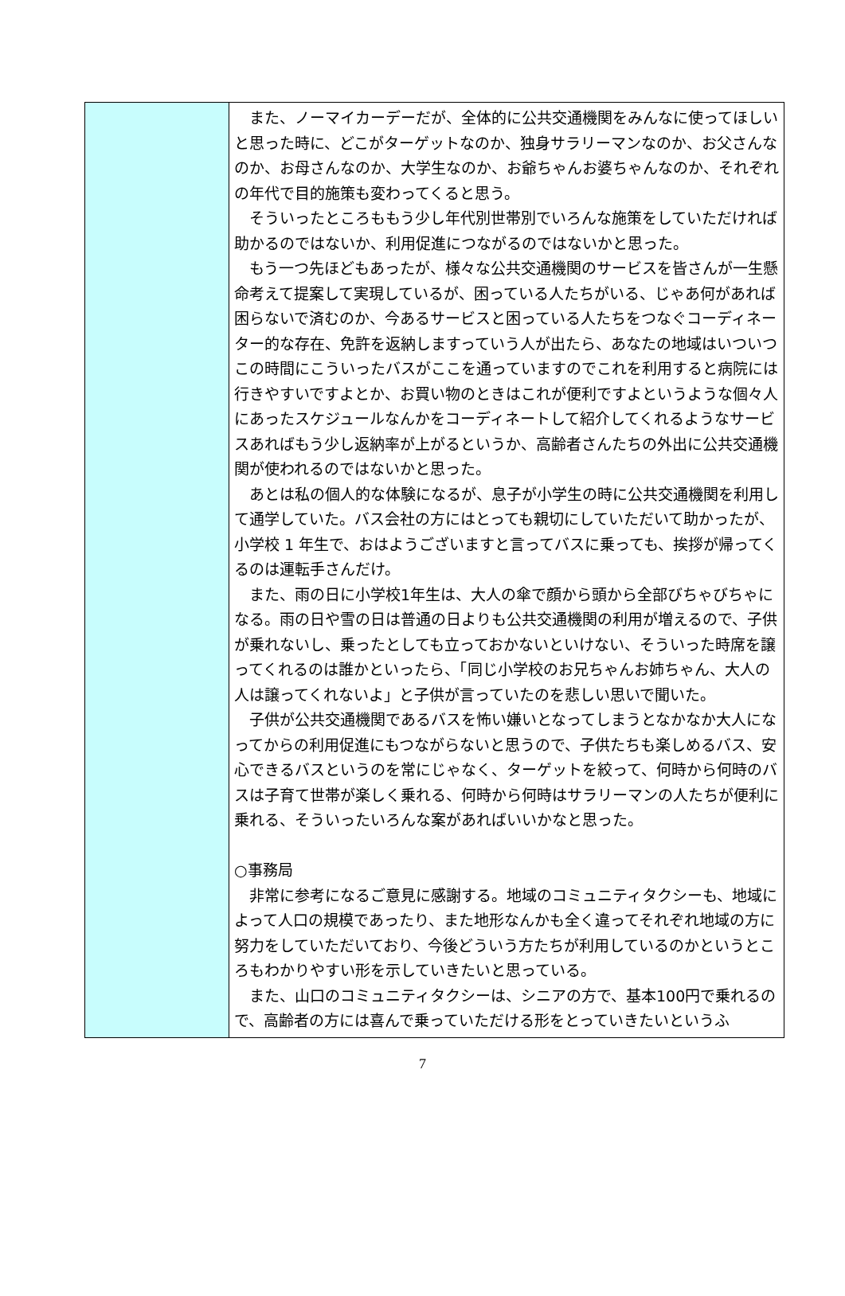| | また、ノーマイカーデーだが、全体的に公共交通機関をみんなに使ってほしいと思った時に、どこがターゲットなのか、独身サラリーマンなのか、お父さんなのか、お母さんなのか、大学生なのか、お爺ちゃんお婆ちゃんなのか、それぞれの年代で目的施策も変わってくると思う。 そういったところももう少し年代別世帯別でいろんな施策をしていただければ助かるのではないか、利用促進につながるのではないかと思った。 もう一つ先ほどもあったが、様々な公共交通機関のサービスを皆さんが一生懸命考えて提案して実現しているが、困っている人たちがいる、じゃあ何があれば困らないで済むのか、今あるサービスと困っている人たちをつなぐコーディネーター的な存在、免許を返納しますっていう人が出たら、あなたの地域はいついつこの時間にこういったバスがここを通っていますのでこれを利用すると病院には行きやすいですよとか、お買い物のときはこれが便利ですよというような個々人にあったスケジュールなんかをコーディネートして紹介してくれるようなサービスあればもう少し返納率が上がるというか、高齢者さんたちの外出に公共交通機関が使われるのではないかと思った。 あとは私の個人的な体験になるが、息子が小学生の時に公共交通機関を利用して通学していた。バス会社の方にはとっても親切にしていただいて助かったが、小学校 1 年生で、おはようございますと言ってバスに乗っても、挨拶が帰ってくるのは運転手さんだけ。 また、雨の日に小学校1年生は、大人の傘で顔から頭から全部びちゃびちゃになる。雨の日や雪の日は普通の日よりも公共交通機関の利用が増えるので、子供が乗れないし、乗ったとしても立っておかないといけない、そういった時席を譲ってくれるのは誰かといったら、「同じ小学校のお兄ちゃんお姉ちゃん、大人の人は譲ってくれないよ」と子供が言っていたのを悲しい思いで聞いた。 子供が公共交通機関であるバスを怖い嫌いとなってしまうとなかなか大人になってからの利用促進にもつながらないと思うので、子供たちも楽しめるバス、安心できるバスというのを常にじゃなく、ターゲットを絞って、何時から何時のバスは子育て世帯が楽しく乗れる、何時から何時はサラリーマンの人たちが便利に乗れる、そういったいろんな案があればいいかなと思った。 ○事務局 非常に参考になるご意見に感謝する。地域のコミュニティタクシーも、地域によって人口の規模であったり、また地形なんかも全く違ってそれぞれ地域の方に努力をしていただいており、今後どういう方たちが利用しているのかというところもわかりやすい形を示していきたいと思っている。 また、山口のコミュニティタクシーは、シニアの方で、基本100円で乗れるので、高齢者の方には喜んで乗っていただける形をとっていきたいというふ |
7